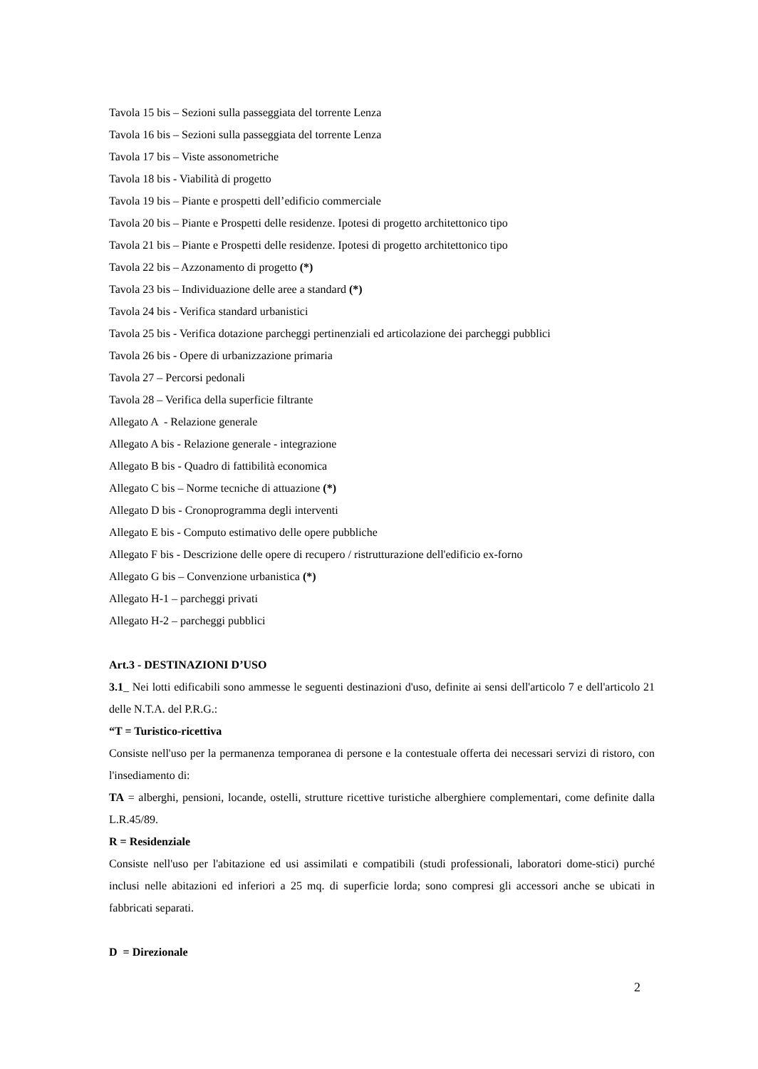Tavola 15 bis – Sezioni sulla passeggiata del torrente Lenza
Tavola 16 bis – Sezioni sulla passeggiata del torrente Lenza
Tavola 17 bis – Viste assonometriche
Tavola 18 bis - Viabilità di progetto
Tavola 19 bis – Piante e prospetti dell’edificio commerciale
Tavola 20 bis – Piante e Prospetti delle residenze. Ipotesi di progetto architettonico tipo
Tavola 21 bis – Piante e Prospetti delle residenze. Ipotesi di progetto architettonico tipo
Tavola 22 bis – Azzonamento di progetto (*)
Tavola 23 bis – Individuazione delle aree a standard (*)
Tavola 24 bis - Verifica standard urbanistici
Tavola 25 bis - Verifica dotazione parcheggi pertinenziali ed articolazione dei parcheggi pubblici
Tavola 26 bis - Opere di urbanizzazione primaria
Tavola 27 – Percorsi pedonali
Tavola 28 – Verifica della superficie filtrante
Allegato A - Relazione generale
Allegato A bis - Relazione generale - integrazione
Allegato B bis - Quadro di fattibilità economica
Allegato C bis – Norme tecniche di attuazione (*)
Allegato D bis - Cronoprogramma degli interventi
Allegato E bis - Computo estimativo delle opere pubbliche
Allegato F bis - Descrizione delle opere di recupero / ristrutturazione dell'edificio ex-forno
Allegato G bis – Convenzione urbanistica (*)
Allegato H-1 – parcheggi privati
Allegato H-2 – parcheggi pubblici
Art.3 - DESTINAZIONI D’USO
3.1_ Nei lotti edificabili sono ammesse le seguenti destinazioni d'uso, definite ai sensi dell'articolo 7 e dell'articolo 21 delle N.T.A. del P.R.G.:
“T = Turistico-ricettiva
Consiste nell'uso per la permanenza temporanea di persone e la contestuale offerta dei necessari servizi di ristoro, con l'insediamento di:
TA = alberghi, pensioni, locande, ostelli, strutture ricettive turistiche alberghiere complementari, come definite dalla L.R.45/89.
R = Residenziale
Consiste nell'uso per l'abitazione ed usi assimilati e compatibili (studi professionali, laboratori dome-stici) purché inclusi nelle abitazioni ed inferiori a 25 mq. di superficie lorda; sono compresi gli accessori anche se ubicati in fabbricati separati.
D = Direzionale
2